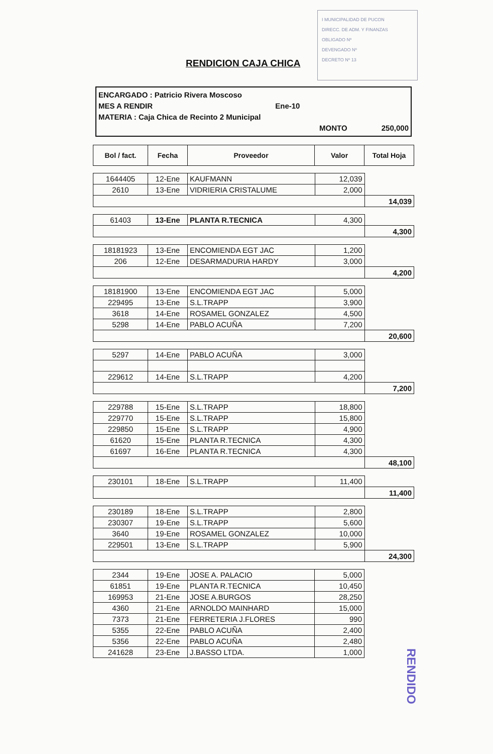I MUNICIPALIDAD DE PUCON
DIRECC. DE ADM. Y FINANZAS
OBLIGADO Nº
DEVENGADO Nº
DECRETO Nº 13
RENDICION CAJA CHICA
ENCARGADO : Patricio Rivera Moscoso
MES A RENDIR Ene-10
MATERIA : Caja Chica de Recinto 2 Municipal
MONTO 250,000
| Bol / fact. | Fecha | Proveedor | Valor | Total Hoja |
| --- | --- | --- | --- | --- |
| 1644405 | 12-Ene | KAUFMANN | 12,039 | |
| 2610 | 13-Ene | VIDRIERIA CRISTALUME | 2,000 | |
| | | | | 14,039 |
| 61403 | 13-Ene | PLANTA R.TECNICA | 4,300 | |
| | | | | 4,300 |
| 18181923 | 13-Ene | ENCOMIENDA EGT JAC | 1,200 | |
| 206 | 12-Ene | DESARMADURIA HARDY | 3,000 | |
| | | | | 4,200 |
| 18181900 | 13-Ene | ENCOMIENDA EGT JAC | 5,000 | |
| 229495 | 13-Ene | S.L.TRAPP | 3,900 | |
| 3618 | 14-Ene | ROSAMEL GONZALEZ | 4,500 | |
| 5298 | 14-Ene | PABLO ACUÑA | 7,200 | |
| | | | | 20,600 |
| 5297 | 14-Ene | PABLO ACUÑA | 3,000 | |
| 229612 | 14-Ene | S.L.TRAPP | 4,200 | |
| | | | | 7,200 |
| 229788 | 15-Ene | S.L.TRAPP | 18,800 | |
| 229770 | 15-Ene | S.L.TRAPP | 15,800 | |
| 229850 | 15-Ene | S.L.TRAPP | 4,900 | |
| 61620 | 15-Ene | PLANTA R.TECNICA | 4,300 | |
| 61697 | 16-Ene | PLANTA R.TECNICA | 4,300 | |
| | | | | 48,100 |
| 230101 | 18-Ene | S.L.TRAPP | 11,400 | |
| | | | | 11,400 |
| 230189 | 18-Ene | S.L.TRAPP | 2,800 | |
| 230307 | 19-Ene | S.L.TRAPP | 5,600 | |
| 3640 | 19-Ene | ROSAMEL GONZALEZ | 10,000 | |
| 229501 | 13-Ene | S.L.TRAPP | 5,900 | |
| | | | | 24,300 |
| 2344 | 19-Ene | JOSE A. PALACIO | 5,000 | |
| 61851 | 19-Ene | PLANTA R.TECNICA | 10,450 | |
| 169953 | 21-Ene | JOSE A.BURGOS | 28,250 | |
| 4360 | 21-Ene | ARNOLDO MAINHARD | 15,000 | |
| 7373 | 21-Ene | FERRETERIA J.FLORES | 990 | |
| 5355 | 22-Ene | PABLO ACUÑA | 2,400 | |
| 5356 | 22-Ene | PABLO ACUÑA | 2,480 | |
| 241628 | 23-Ene | J.BASSO LTDA. | 1,000 | |
RENDIDO